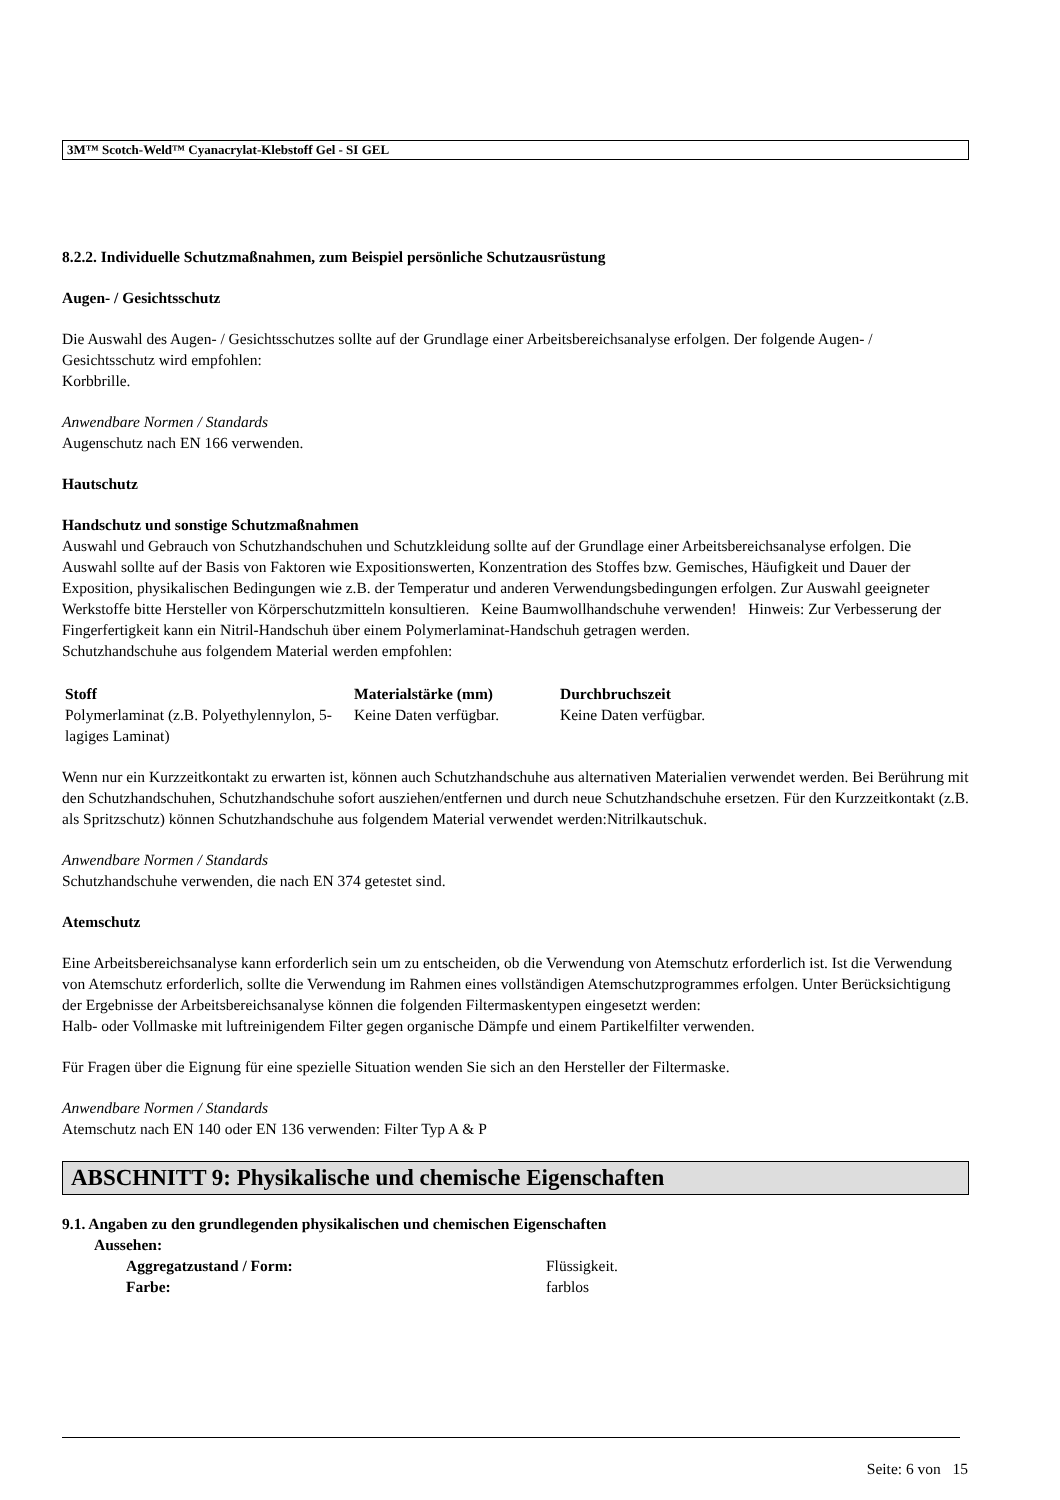3M™ Scotch-Weld™ Cyanacrylat-Klebstoff Gel - SI GEL
8.2.2. Individuelle Schutzmaßnahmen, zum Beispiel persönliche Schutzausrüstung
Augen- / Gesichtsschutz
Die Auswahl des Augen- / Gesichtsschutzes sollte auf der Grundlage einer Arbeitsbereichsanalyse erfolgen. Der folgende Augen- / Gesichtsschutz wird empfohlen:
Korbbrille.
Anwendbare Normen / Standards
Augenschutz nach EN 166 verwenden.
Hautschutz
Handschutz und sonstige Schutzmaßnahmen
Auswahl und Gebrauch von Schutzhandschuhen und Schutzkleidung sollte auf der Grundlage einer Arbeitsbereichsanalyse erfolgen. Die Auswahl sollte auf der Basis von Faktoren wie Expositionswerten, Konzentration des Stoffes bzw. Gemisches, Häufigkeit und Dauer der Exposition, physikalischen Bedingungen wie z.B. der Temperatur und anderen Verwendungsbedingungen erfolgen. Zur Auswahl geeigneter Werkstoffe bitte Hersteller von Körperschutzmitteln konsultieren. Keine Baumwollhandschuhe verwenden! Hinweis: Zur Verbesserung der Fingerfertigkeit kann ein Nitril-Handschuh über einem Polymerlaminat-Handschuh getragen werden.
Schutzhandschuhe aus folgendem Material werden empfohlen:
| Stoff | Materialstärke (mm) | Durchbruchszeit |
| --- | --- | --- |
| Polymerlaminat (z.B. Polyethylennylon, 5-lagiges Laminat) | Keine Daten verfügbar. | Keine Daten verfügbar. |
Wenn nur ein Kurzzeitkontakt zu erwarten ist, können auch Schutzhandschuhe aus alternativen Materialien verwendet werden. Bei Berührung mit den Schutzhandschuhen, Schutzhandschuhe sofort ausziehen/entfernen und durch neue Schutzhandschuhe ersetzen. Für den Kurzzeitkontakt (z.B. als Spritzschutz) können Schutzhandschuhe aus folgendem Material verwendet werden:Nitrilkautschuk.
Anwendbare Normen / Standards
Schutzhandschuhe verwenden, die nach EN 374 getestet sind.
Atemschutz
Eine Arbeitsbereichsanalyse kann erforderlich sein um zu entscheiden, ob die Verwendung von Atemschutz erforderlich ist. Ist die Verwendung von Atemschutz erforderlich, sollte die Verwendung im Rahmen eines vollständigen Atemschutzprogrammes erfolgen. Unter Berücksichtigung der Ergebnisse der Arbeitsbereichsanalyse können die folgenden Filtermaskentypen eingesetzt werden:
Halb- oder Vollmaske mit luftreinigendem Filter gegen organische Dämpfe und einem Partikelfilter verwenden.
Für Fragen über die Eignung für eine spezielle Situation wenden Sie sich an den Hersteller der Filtermaske.
Anwendbare Normen / Standards
Atemschutz nach EN 140 oder EN 136 verwenden: Filter Typ A & P
ABSCHNITT 9: Physikalische und chemische Eigenschaften
9.1. Angaben zu den grundlegenden physikalischen und chemischen Eigenschaften
Aussehen:
Aggregatzustand / Form: Flüssigkeit.
Farbe: farblos
Seite: 6 von 15